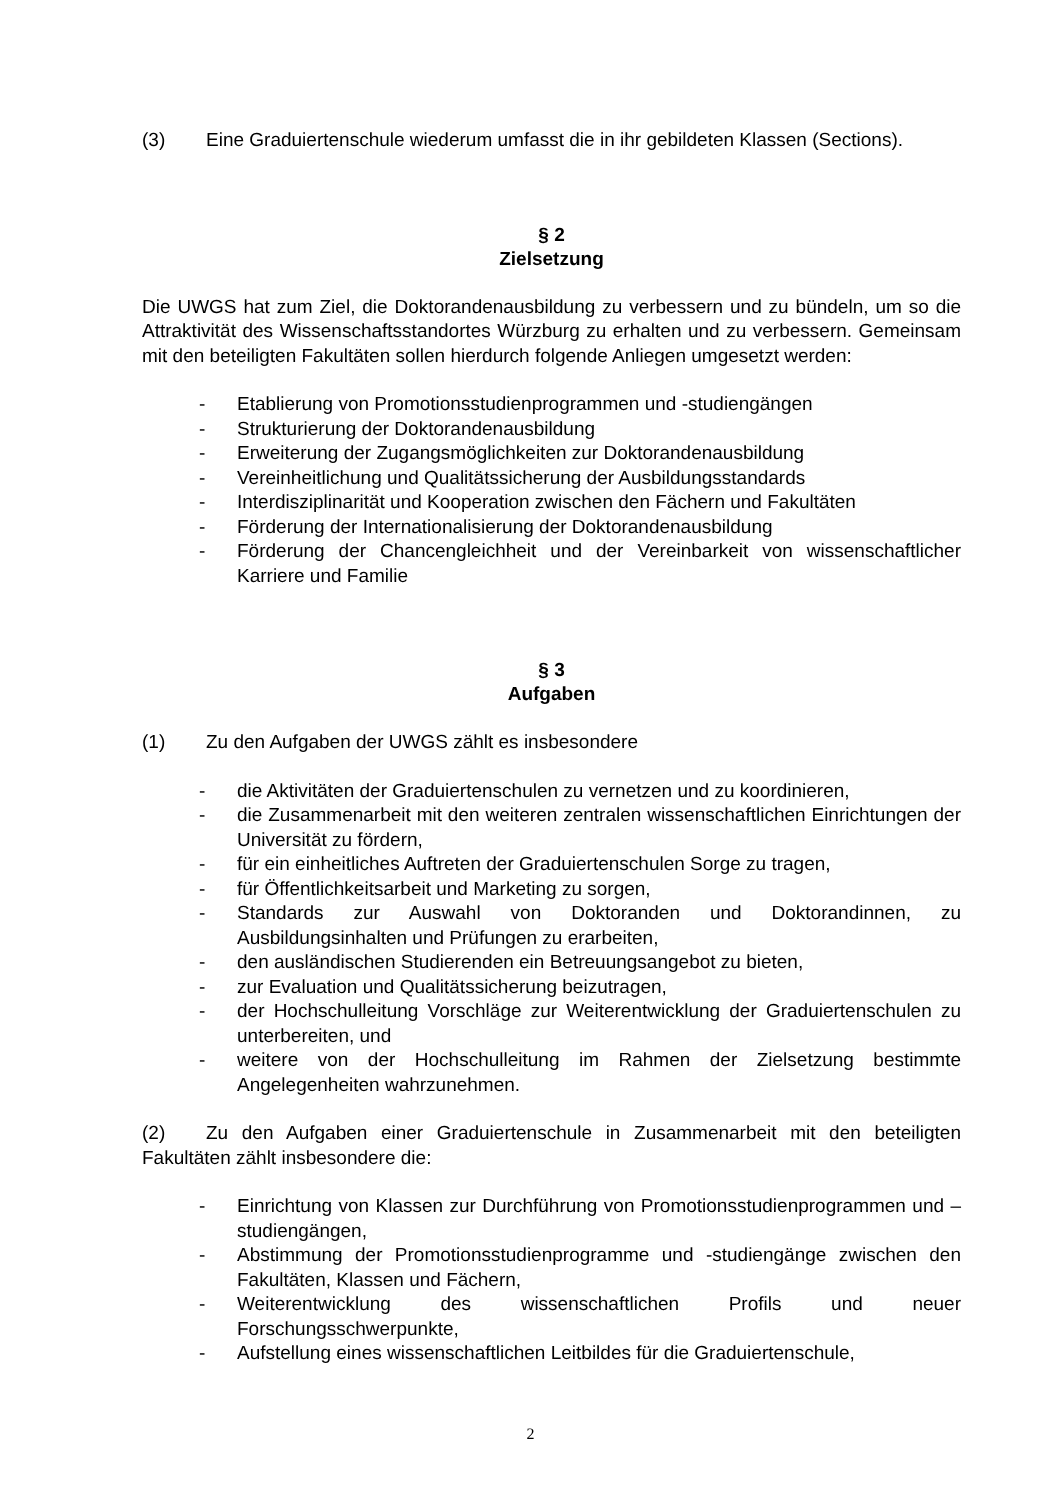(3) Eine Graduiertenschule wiederum umfasst die in ihr gebildeten Klassen (Sections).
§ 2
Zielsetzung
Die UWGS hat zum Ziel, die Doktorandenausbildung zu verbessern und zu bündeln, um so die Attraktivität des Wissenschaftsstandortes Würzburg zu erhalten und zu verbessern. Gemeinsam mit den beteiligten Fakultäten sollen hierdurch folgende Anliegen umgesetzt werden:
- Etablierung von Promotionsstudienprogrammen und -studiengängen
- Strukturierung der Doktorandenausbildung
- Erweiterung der Zugangsmöglichkeiten zur Doktorandenausbildung
- Vereinheitlichung und Qualitätssicherung der Ausbildungsstandards
- Interdisziplinarität und Kooperation zwischen den Fächern und Fakultäten
- Förderung der Internationalisierung der Doktorandenausbildung
- Förderung der Chancengleichheit und der Vereinbarkeit von wissenschaftlicher Karriere und Familie
§ 3
Aufgaben
(1) Zu den Aufgaben der UWGS zählt es insbesondere
- die Aktivitäten der Graduiertenschulen zu vernetzen und zu koordinieren,
- die Zusammenarbeit mit den weiteren zentralen wissenschaftlichen Einrichtungen der Universität zu fördern,
- für ein einheitliches Auftreten der Graduiertenschulen Sorge zu tragen,
- für Öffentlichkeitsarbeit und Marketing zu sorgen,
- Standards zur Auswahl von Doktoranden und Doktorandinnen, zu Ausbildungsinhalten und Prüfungen zu erarbeiten,
- den ausländischen Studierenden ein Betreuungsangebot zu bieten,
- zur Evaluation und Qualitätssicherung beizutragen,
- der Hochschulleitung Vorschläge zur Weiterentwicklung der Graduiertenschulen zu unterbereiten, und
- weitere von der Hochschulleitung im Rahmen der Zielsetzung bestimmte Angelegenheiten wahrzunehmen.
(2) Zu den Aufgaben einer Graduiertenschule in Zusammenarbeit mit den beteiligten Fakultäten zählt insbesondere die:
- Einrichtung von Klassen zur Durchführung von Promotionsstudienprogrammen und –studiengängen,
- Abstimmung der Promotionsstudienprogramme und -studiengänge zwischen den Fakultäten, Klassen und Fächern,
- Weiterentwicklung des wissenschaftlichen Profils und neuer Forschungsschwerpunkte,
- Aufstellung eines wissenschaftlichen Leitbildes für die Graduiertenschule,
2